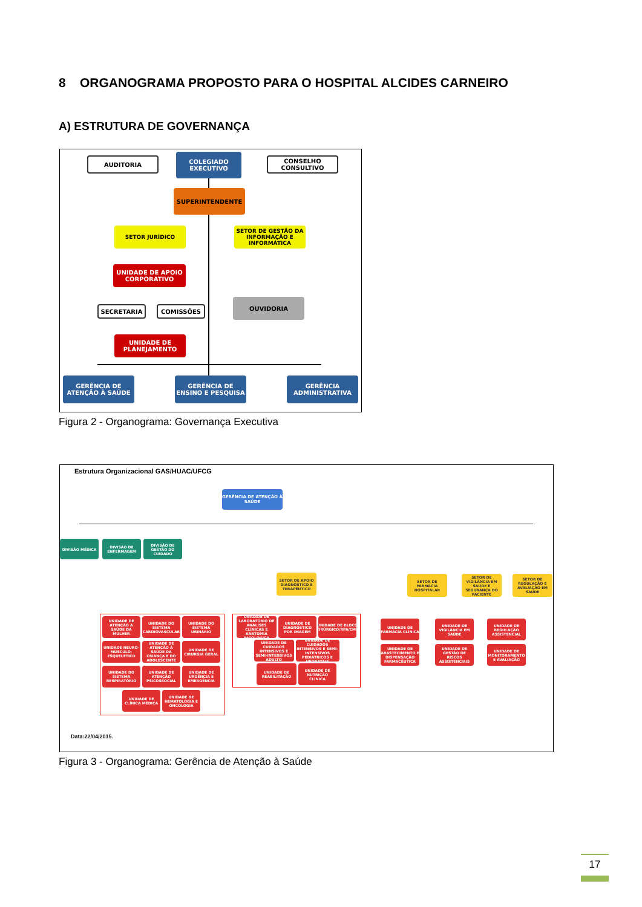8 ORGANOGRAMA PROPOSTO PARA O HOSPITAL ALCIDES CARNEIRO
A) ESTRUTURA DE GOVERNANÇA
AUDITORIA
COLEGIADO EXECUTIVO
CONSELHO CONSULTIVO
SUPERINTENDENTE
SETOR JURÍDICO
SETOR DE GESTÃO DA INFORMAÇÃO E INFORMÁTICA
UNIDADE DE APOIO CORPORATIVO
SECRETARIA COMISSÕES
OUVIDORIA
UNIDADE DE PLANEJAMENTO
GERÊNCIA DE ATENÇÃO À SAÚDE
GERÊNCIA DE ENSINO E PESQUISA
GERÊNCIA ADMINISTRATIVA
Figura 2 - Organograma: Governança Executiva
Estrutura Organizacional GAS/HUAC/UFCG
GERÊNCIA DE ATENÇÃO À SAÚDE
DIVISÃO MÉDICA
DIVISÃO DE ENFERMAGEM
DIVISÃO DE GESTÃO DO CUIDADO
SETOR DE APOIO DIAGNÓSTICO E TERAPÊUTICO
SETOR DE FARMÁCIA HOSPITALAR
SETOR DE VIGILÂNCIA EM SAÚDE E SEGURANÇA DO PACIENTE
SETOR DE REGULAÇÃO E AVALIAÇÃO EM SAÚDE
UNIDADE DE ATENÇÃO À SAÚDE DA MULHER
UNIDADE DO SISTEMA CARDIOVASCULAR
UNIDADE DO SISTEMA URINÁRIO
UNIDADE NEURO-MÚSCULO-ESQUELÉTICO
UNIDADE DE ATENÇÃO À SAÚDE DA CRIANÇA E DO ADOLESCENTE
UNIDADE DE CIRURGIA GERAL
UNIDADE DO SISTEMA RESPIRATÓRIO
UNIDADE DE ATENÇÃO PSICOSSOCIAL
UNIDADE DE URGÊNCIA E EMERGÊNCIA
UNIDADE DE CLÍNICA MÉDICA
UNIDADE DE HEMATOLOGIA E ONCOLOGIA
UNIDADE DE LABORATÓRIO DE ANÁLISES CLÍNICAS E ANATOMIA PATOLÓGICA
UNIDADE DE DIAGNÓSTICO POR IMAGEM
UNIDADE DE BLOCO CIRÚRGICO/RPA/CME
UNIDADE DE CUIDADOS INTENSIVOS E SEMI-INTENSIVOS ADULTO
UNIDADE DE CUIDADOS INTENSIVOS E SEMI-INTENSIVOS PEDIÁTRICOS E NEONATAIS
UNIDADE DE REABILITAÇÃO
UNIDADE DE NUTRIÇÃO CLÍNICA
UNIDADE DE FARMÁCIA CLÍNICA
UNIDADE DE ABASTECIMENTO E DISPENSAÇÃO FARMACÊUTICA
UNIDADE DE VIGILÂNCIA EM SAÚDE
UNIDADE DE GESTÃO DE RISCOS ASSISTENCIAIS
UNIDADE DE REGULAÇÃO ASSISTENCIAL
UNIDADE DE MONITORAMENTO E AVALIAÇÃO
Data:22/04/2015.
Figura 3 - Organograma: Gerência de Atenção à Saúde
17